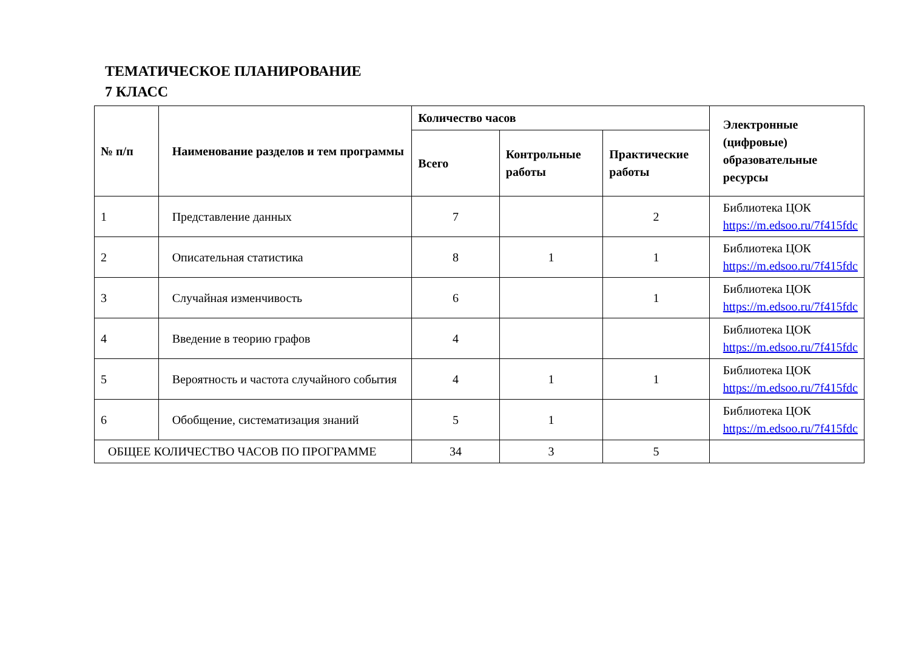ТЕМАТИЧЕСКОЕ ПЛАНИРОВАНИЕ
7 КЛАСС
| № п/п | Наименование разделов и тем программы | Количество часов | | | Электронные (цифровые) образовательные ресурсы |
| --- | --- | --- | --- | --- | --- |
| | | Всего | Контрольные работы | Практические работы | |
| 1 | Представление данных | 7 | | 2 | Библиотека ЦОК https://m.edsoo.ru/7f415fdc |
| 2 | Описательная статистика | 8 | 1 | 1 | Библиотека ЦОК https://m.edsoo.ru/7f415fdc |
| 3 | Случайная изменчивость | 6 | | 1 | Библиотека ЦОК https://m.edsoo.ru/7f415fdc |
| 4 | Введение в теорию графов | 4 | | | Библиотека ЦОК https://m.edsoo.ru/7f415fdc |
| 5 | Вероятность и частота случайного события | 4 | 1 | 1 | Библиотека ЦОК https://m.edsoo.ru/7f415fdc |
| 6 | Обобщение, систематизация знаний | 5 | 1 | | Библиотека ЦОК https://m.edsoo.ru/7f415fdc |
| ОБЩЕЕ КОЛИЧЕСТВО ЧАСОВ ПО ПРОГРАММЕ | | 34 | 3 | 5 | |